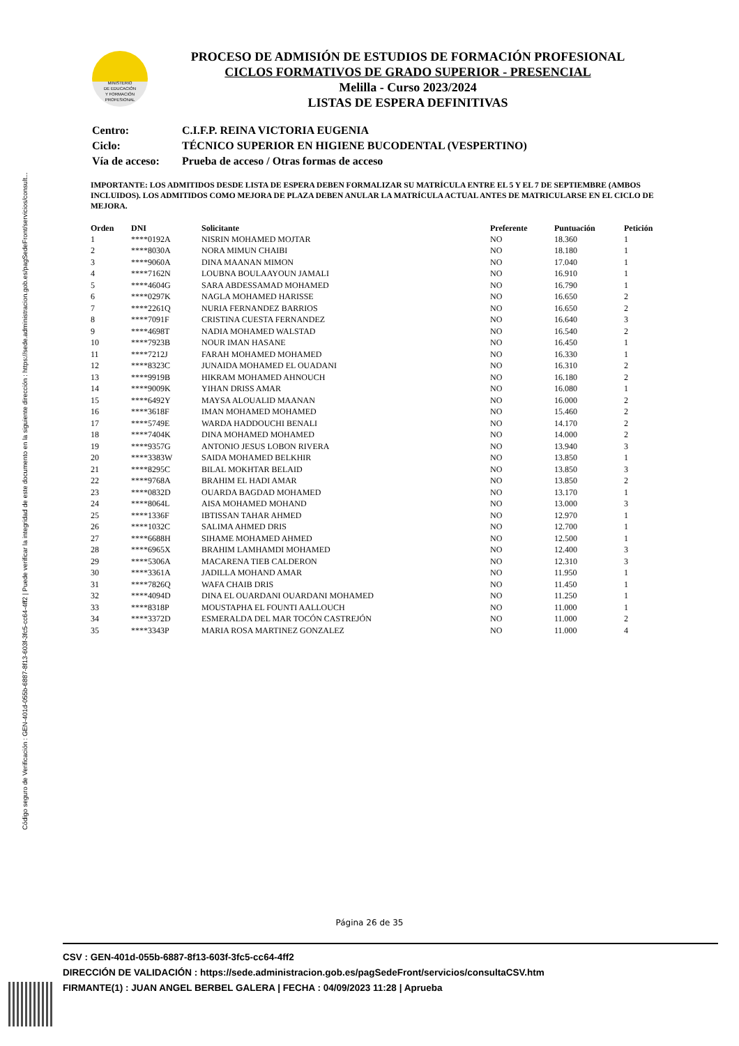Código seguro de Verificación : GEN-401d-055b-6887-8f13-603f-3fc5-cc64-4ff2 | Puede verificar la integridad de este documento en la siguiente dirección : https://sede.administracion.gob.es/pagSedeFront/servicios/consult...
MINISTERIO
DE EDUCACIÓN
Y FORMACIÓN
PROFESIONAL
PROCESO DE ADMISIÓN DE ESTUDIOS DE FORMACIÓN PROFESIONAL
CICLOS FORMATIVOS DE GRADO SUPERIOR - PRESENCIAL
Melilla - Curso 2023/2024
LISTAS DE ESPERA DEFINITIVAS
| Centro: | C.I.F.P. REINA VICTORIA EUGENIA |
| Ciclo: | TÉCNICO SUPERIOR EN HIGIENE BUCODENTAL (VESPERTINO) |
| Vía de acceso: | Prueba de acceso / Otras formas de acceso |
IMPORTANTE: LOS ADMITIDOS DESDE LISTA DE ESPERA DEBEN FORMALIZAR SU MATRÍCULA ENTRE EL 5 Y EL 7 DE SEPTIEMBRE (AMBOS INCLUIDOS). LOS ADMITIDOS COMO MEJORA DE PLAZA DEBEN ANULAR LA MATRÍCULA ACTUAL ANTES DE MATRICULARSE EN EL CICLO DE MEJORA.
| Orden | DNI | Solicitante | Preferente | Puntuación | Petición |
| --- | --- | --- | --- | --- | --- |
| 1 | ****0192A | NISRIN MOHAMED MOJTAR | NO | 18.360 | 1 |
| 2 | ****8030A | NORA MIMUN CHAIBI | NO | 18.180 | 1 |
| 3 | ****9060A | DINA MAANAN MIMON | NO | 17.040 | 1 |
| 4 | ****7162N | LOUBNA BOULAAYOUN JAMALI | NO | 16.910 | 1 |
| 5 | ****4604G | SARA ABDESSAMAD MOHAMED | NO | 16.790 | 1 |
| 6 | ****0297K | NAGLA MOHAMED HARISSE | NO | 16.650 | 2 |
| 7 | ****2261Q | NURIA FERNANDEZ BARRIOS | NO | 16.650 | 2 |
| 8 | ****7091F | CRISTINA CUESTA FERNANDEZ | NO | 16.640 | 3 |
| 9 | ****4698T | NADIA MOHAMED WALSTAD | NO | 16.540 | 2 |
| 10 | ****7923B | NOUR IMAN HASANE | NO | 16.450 | 1 |
| 11 | ****7212J | FARAH MOHAMED MOHAMED | NO | 16.330 | 1 |
| 12 | ****8323C | JUNAIDA MOHAMED EL OUADANI | NO | 16.310 | 2 |
| 13 | ****9919B | HIKRAM MOHAMED AHNOUCH | NO | 16.180 | 2 |
| 14 | ****9009K | YIHAN DRISS AMAR | NO | 16.080 | 1 |
| 15 | ****6492Y | MAYSA ALOUALID MAANAN | NO | 16.000 | 2 |
| 16 | ****3618F | IMAN MOHAMED MOHAMED | NO | 15.460 | 2 |
| 17 | ****5749E | WARDA HADDOUCHI BENALI | NO | 14.170 | 2 |
| 18 | ****7404K | DINA MOHAMED MOHAMED | NO | 14.000 | 2 |
| 19 | ****9357G | ANTONIO JESUS LOBON RIVERA | NO | 13.940 | 3 |
| 20 | ****3383W | SAIDA MOHAMED BELKHIR | NO | 13.850 | 1 |
| 21 | ****8295C | BILAL MOKHTAR BELAID | NO | 13.850 | 3 |
| 22 | ****9768A | BRAHIM EL HADI AMAR | NO | 13.850 | 2 |
| 23 | ****0832D | OUARDA BAGDAD MOHAMED | NO | 13.170 | 1 |
| 24 | ****8064L | AISA MOHAMED MOHAND | NO | 13.000 | 3 |
| 25 | ****1336F | IBTISSAN TAHAR AHMED | NO | 12.970 | 1 |
| 26 | ****1032C | SALIMA AHMED DRIS | NO | 12.700 | 1 |
| 27 | ****6688H | SIHAME MOHAMED AHMED | NO | 12.500 | 1 |
| 28 | ****6965X | BRAHIM LAMHAMDI MOHAMED | NO | 12.400 | 3 |
| 29 | ****5306A | MACARENA TIEB CALDERON | NO | 12.310 | 3 |
| 30 | ****3361A | JADILLA MOHAND AMAR | NO | 11.950 | 1 |
| 31 | ****7826Q | WAFA CHAIB DRIS | NO | 11.450 | 1 |
| 32 | ****4094D | DINA EL OUARDANI OUARDANI MOHAMED | NO | 11.250 | 1 |
| 33 | ****8318P | MOUSTAPHA EL FOUNTI AALLOUCH | NO | 11.000 | 1 |
| 34 | ****3372D | ESMERALDA DEL MAR TOCÓN CASTREJÓN | NO | 11.000 | 2 |
| 35 | ****3343P | MARIA ROSA MARTINEZ GONZALEZ | NO | 11.000 | 4 |
Página 26 de 35
CSV : GEN-401d-055b-6887-8f13-603f-3fc5-cc64-4ff2
DIRECCIÓN DE VALIDACIÓN : https://sede.administracion.gob.es/pagSedeFront/servicios/consultaCSV.htm
FIRMANTE(1) : JUAN ANGEL BERBEL GALERA | FECHA : 04/09/2023 11:28 | Aprueba